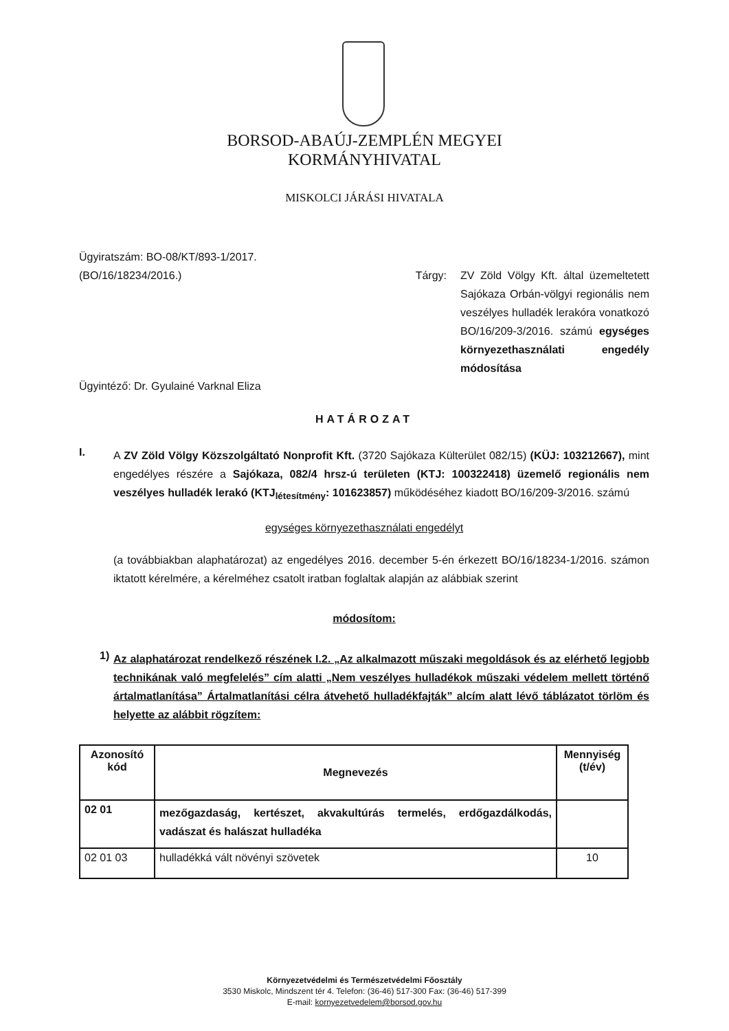BORSOD-ABAÚJ-ZEMPLÉN MEGYEI
KORMÁNYHIVATAL
MISKOLCI JÁRÁSI HIVATALA
Ügyiratszám: BO-08/KT/893-1/2017.
(BO/16/18234/2016.)
Tárgy:
ZV Zöld Völgy Kft. által üzemeltetett Sajókaza Orbán-völgyi regionális nem veszélyes hulladék lerakóra vonatkozó BO/16/209-3/2016. számú egységes környezethasználati engedély módosítása
Ügyintéző: Dr. Gyulainé Varknal Eliza
HATÁROZAT
I.
A ZV Zöld Völgy Közszolgáltató Nonprofit Kft. (3720 Sajókaza Külterület 082/15) (KÜJ: 103212667), mint engedélyes részére a Sajókaza, 082/4 hrsz-ú területen (KTJ: 100322418) üzemelő regionális nem veszélyes hulladék lerakó (KTJ<sub>létesítmény</sub>: 101623857) működéséhez kiadott BO/16/209-3/2016. számú
egységes környezethasználati engedélyt
(a továbbiakban alaphatározat) az engedélyes 2016. december 5-én érkezett BO/16/18234-1/2016. számon iktatott kérelmére, a kérelméhez csatolt iratban foglaltak alapján az alábbiak szerint
módosítom:
1)
Az alaphatározat rendelkező részének I.2. „Az alkalmazott műszaki megoldások és az elérhető legjobb technikának való megfelelés” cím alatti „Nem veszélyes hulladékok műszaki védelem mellett történő ártalmatlanítása” Ártalmatlanítási célra átvehető hulladékfajták” alcím alatt lévő táblázatot törlöm és helyette az alábbit rögzítem:
| Azonosító kód | Megnevezés | Mennyiség (t/év) |
| --- | --- | --- |
| 02 01 | mezőgazdaság, kertészet, akvakultúrás termelés, erdőgazdálkodás, vadászat és halászat hulladéka | |
| 02 01 03 | hulladékká vált növényi szövetek | 10 |
Környezetvédelmi és Természetvédelmi Főosztály
3530 Miskolc, Mindszent tér 4. Telefon: (36-46) 517-300 Fax: (36-46) 517-399
E-mail: kornyezetvedelem@borsod.gov.hu